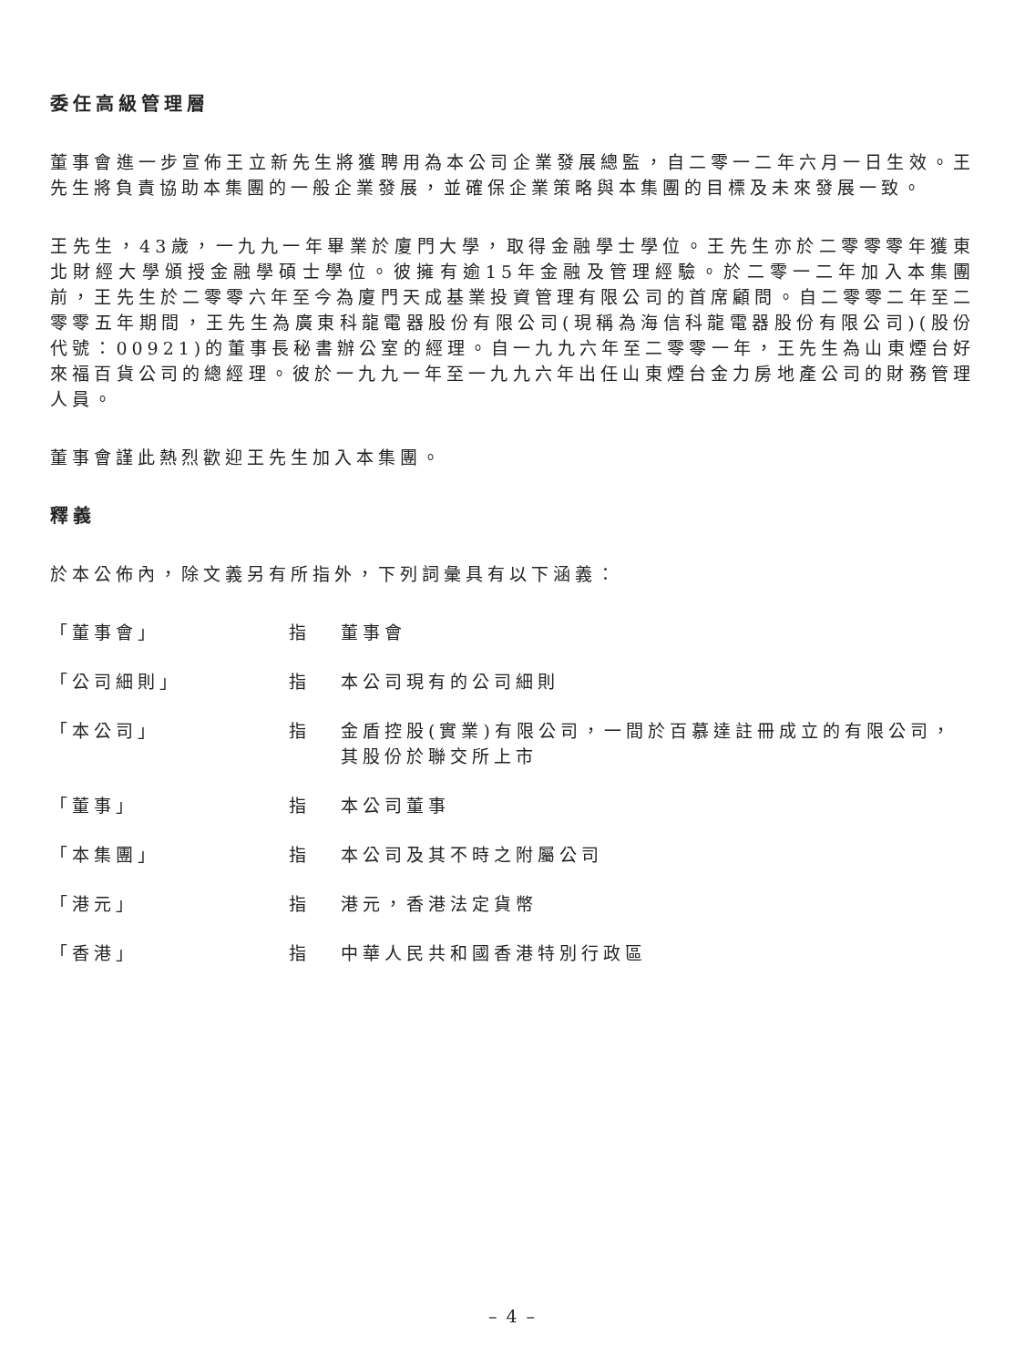委任高級管理層
董事會進一步宣佈王立新先生將獲聘用為本公司企業發展總監，自二零一二年六月一日生效。王先生將負責協助本集團的一般企業發展，並確保企業策略與本集團的目標及未來發展一致。
王先生，43歲，一九九一年畢業於廈門大學，取得金融學士學位。王先生亦於二零零零年獲東北財經大學頒授金融學碩士學位。彼擁有逾15年金融及管理經驗。於二零一二年加入本集團前，王先生於二零零六年至今為廈門天成基業投資管理有限公司的首席顧問。自二零零二年至二零零五年期間，王先生為廣東科龍電器股份有限公司(現稱為海信科龍電器股份有限公司)(股份代號：00921)的董事長秘書辦公室的經理。自一九九六年至二零零一年，王先生為山東煙台好來福百貨公司的總經理。彼於一九九一年至一九九六年出任山東煙台金力房地產公司的財務管理人員。
董事會謹此熱烈歡迎王先生加入本集團。
釋義
於本公佈內，除文義另有所指外，下列詞彙具有以下涵義：
「董事會」 指 董事會
「公司細則」 指 本公司現有的公司細則
「本公司」 指 金盾控股(實業)有限公司，一間於百慕達註冊成立的有限公司，其股份於聯交所上市
「董事」 指 本公司董事
「本集團」 指 本公司及其不時之附屬公司
「港元」 指 港元，香港法定貨幣
「香港」 指 中華人民共和國香港特別行政區
– 4 –